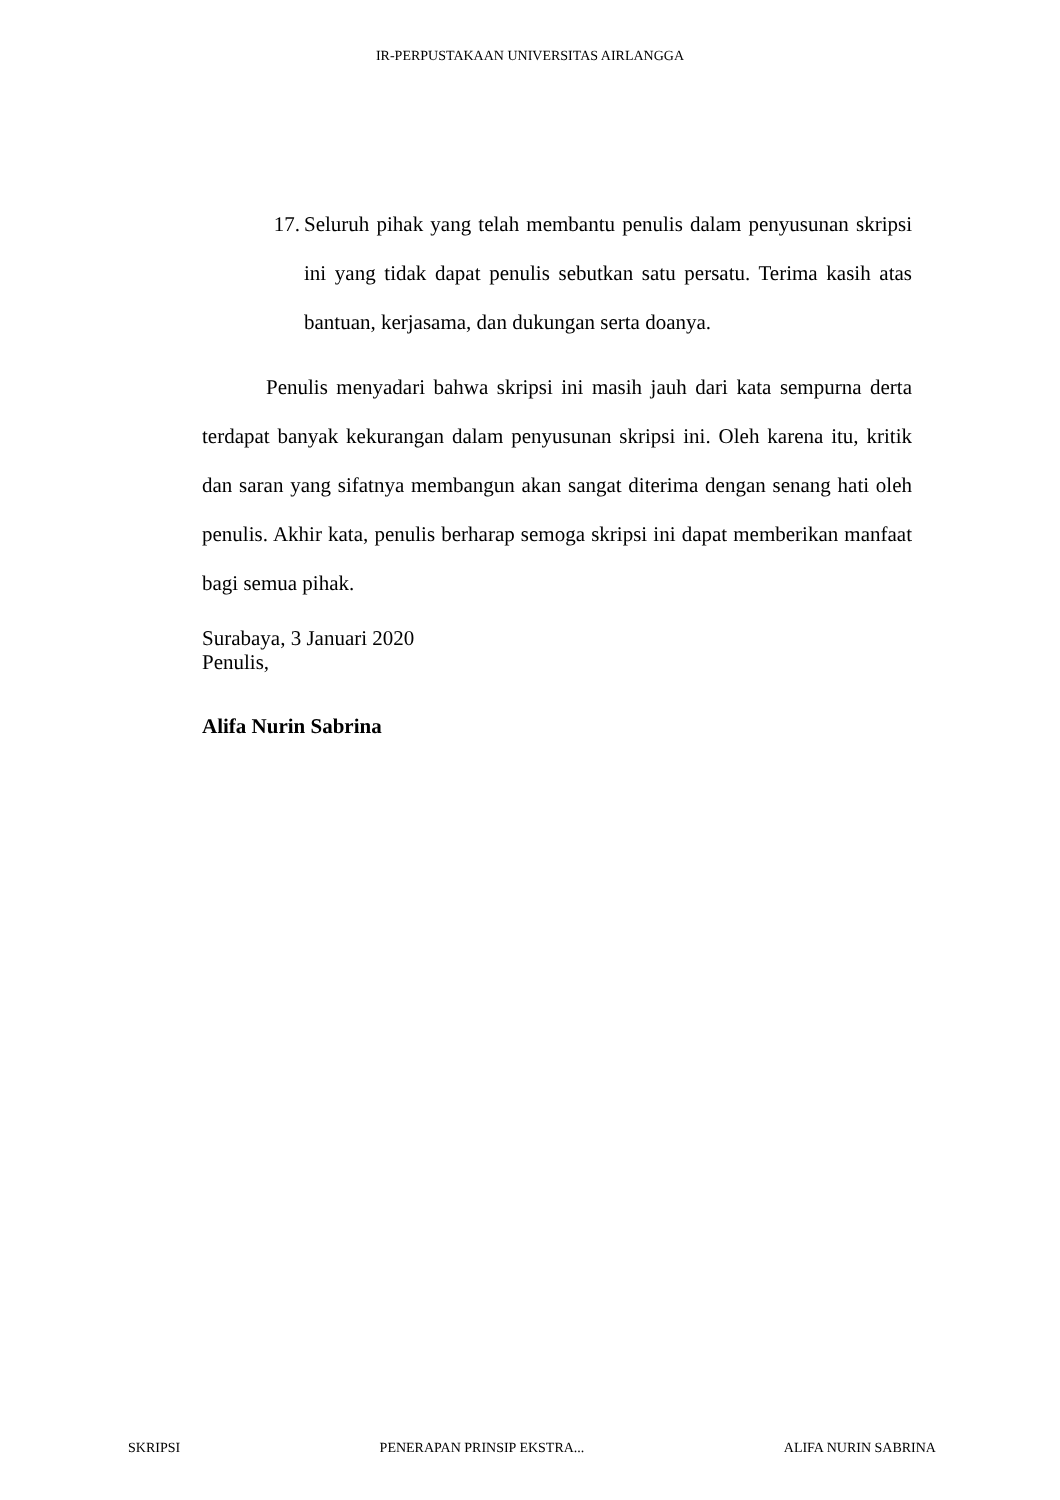IR-PERPUSTAKAAN UNIVERSITAS AIRLANGGA
17. Seluruh pihak yang telah membantu penulis dalam penyusunan skripsi ini yang tidak dapat penulis sebutkan satu persatu. Terima kasih atas bantuan, kerjasama, dan dukungan serta doanya.
Penulis menyadari bahwa skripsi ini masih jauh dari kata sempurna derta terdapat banyak kekurangan dalam penyusunan skripsi ini. Oleh karena itu, kritik dan saran yang sifatnya membangun akan sangat diterima dengan senang hati oleh penulis. Akhir kata, penulis berharap semoga skripsi ini dapat memberikan manfaat bagi semua pihak.
Surabaya, 3 Januari 2020
Penulis,
Alifa Nurin Sabrina
SKRIPSI PENERAPAN PRINSIP EKSTRA... ALIFA NURIN SABRINA